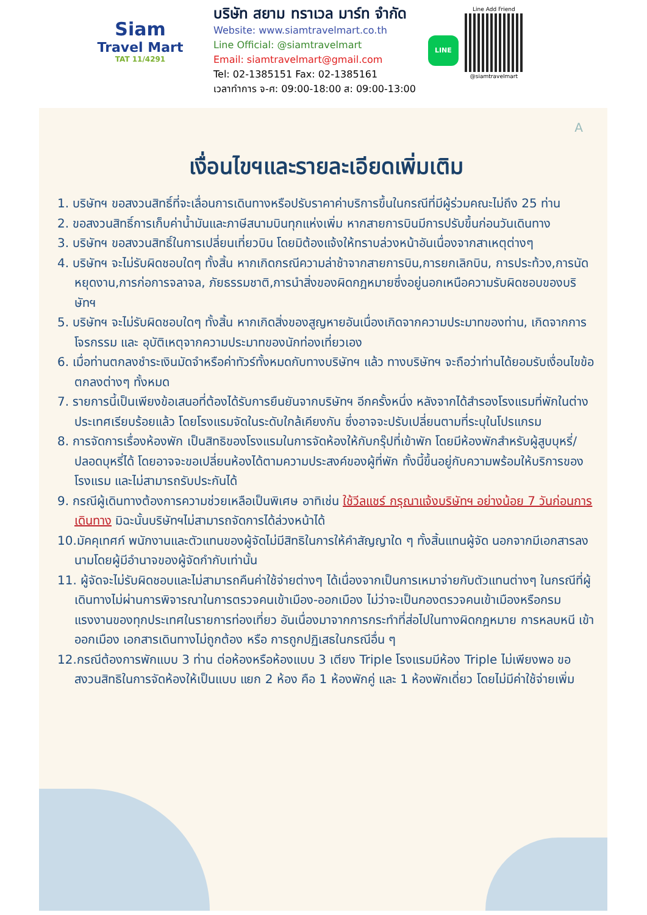Siam
Travel Mart
TAT 11/4291
บริษัท สยาม ทราเวล มาร์ท จำกัด
Website: www.siamtravelmart.co.th
Line Official: @siamtravelmart
Email: siamtravelmart@gmail.com
Tel: 02-1385151 Fax: 02-1385161
เวลาทำการ จ-ศ: 09:00-18:00 ส: 09:00-13:00
LINE
Line Add Friend
@siamtravelmart
A
เงื่อนไขฯและรายละเอียดเพิ่มเติม
1. บริษัทฯ ขอสงวนสิทธิ์ที่จะเลื่อนการเดินทางหรือปรับราคาค่าบริการขึ้นในกรณีที่มีผู้ร่วมคณะไม่ถึง 25 ท่าน
2. ขอสงวนสิทธิ์การเก็บค่าน้ำมันและภาษีสนามบินทุกแห่งเพิ่ม หากสายการบินมีการปรับขึ้นก่อนวันเดินทาง
3. บริษัทฯ ขอสงวนสิทธิ์ในการเปลี่ยนเที่ยวบิน โดยมิต้องแจ้งให้ทราบล่วงหน้าอันเนื่องจากสาเหตุต่างๆ
4. บริษัทฯ จะไม่รับผิดชอบใดๆ ทั้งสิ้น หากเกิดกรณีความล่าช้าจากสายการบิน,การยกเลิกบิน, การประท้วง,การนัดหยุดงาน,การก่อการจลาจล, ภัยธรรมชาติ,การนำสิ่งของผิดกฎหมายซึ่งอยู่นอกเหนือความรับผิดชอบของบริษัทฯ
5. บริษัทฯ จะไม่รับผิดชอบใดๆ ทั้งสิ้น หากเกิดสิ่งของสูญหายอันเนื่องเกิดจากความประมาทของท่าน, เกิดจากการโจรกรรม และ อุบัติเหตุจากความประมาทของนักท่องเที่ยวเอง
6. เมื่อท่านตกลงชำระเงินมัดจำหรือค่าทัวร์ทั้งหมดกับทางบริษัทฯ แล้ว ทางบริษัทฯ จะถือว่าท่านได้ยอมรับเงื่อนไขข้อตกลงต่างๆ ทั้งหมด
7. รายการนี้เป็นเพียงข้อเสนอที่ต้องได้รับการยืนยันจากบริษัทฯ อีกครั้งหนึ่ง หลังจากได้สำรองโรงแรมที่พักในต่างประเทศเรียบร้อยแล้ว โดยโรงแรมจัดในระดับใกล้เคียงกัน ซึ่งอาจจะปรับเปลี่ยนตามที่ระบุในโปรแกรม
8. การจัดการเรื่องห้องพัก เป็นสิทธิของโรงแรมในการจัดห้องให้กับกรุ๊ปที่เข้าพัก โดยมีห้องพักสำหรับผู้สูบบุหรี่/ปลอดบุหรี่ได้ โดยอาจจะขอเปลี่ยนห้องได้ตามความประสงค์ของผู้ที่พัก ทั้งนี้ขึ้นอยู่กับความพร้อมให้บริการของโรงแรม และไม่สามารถรับประกันได้
9. กรณีผู้เดินทางต้องการความช่วยเหลือเป็นพิเศษ อาทิเช่น ใช้วีลแชร์ กรุณาแจ้งบริษัทฯ อย่างน้อย 7 วันก่อนการเดินทาง มิฉะนั้นบริษัทฯไม่สามารถจัดการได้ล่วงหน้าได้
10.มัคคุเทศก์ พนักงานและตัวแทนของผู้จัดไม่มีสิทธิในการให้คำสัญญาใด ๆ ทั้งสิ้นแทนผู้จัด นอกจากมีเอกสารลงนามโดยผู้มีอำนาจของผู้จัดกำกับเท่านั้น
11. ผู้จัดจะไม่รับผิดชอบและไม่สามารถคืนค่าใช้จ่ายต่างๆ ได้เนื่องจากเป็นการเหมาจ่ายกับตัวแทนต่างๆ ในกรณีที่ผู้เดินทางไม่ผ่านการพิจารณาในการตรวจคนเข้าเมือง-ออกเมือง ไม่ว่าจะเป็นกองตรวจคนเข้าเมืองหรือกรมแรงงานของทุกประเทศในรายการท่องเที่ยว อันเนื่องมาจากการกระทำที่ส่อไปในทางผิดกฎหมาย การหลบหนี เข้าออกเมือง เอกสารเดินทางไม่ถูกต้อง หรือ การถูกปฏิเสธในกรณีอื่น ๆ
12.กรณีต้องการพักแบบ 3 ท่าน ต่อห้องหรือห้องแบบ 3 เตียง Triple โรงแรมมีห้อง Triple ไม่เพียงพอ ขอสงวนสิทธิในการจัดห้องให้เป็นแบบ แยก 2 ห้อง คือ 1 ห้องพักคู่ และ 1 ห้องพักเดี่ยว โดยไม่มีค่าใช้จ่ายเพิ่ม